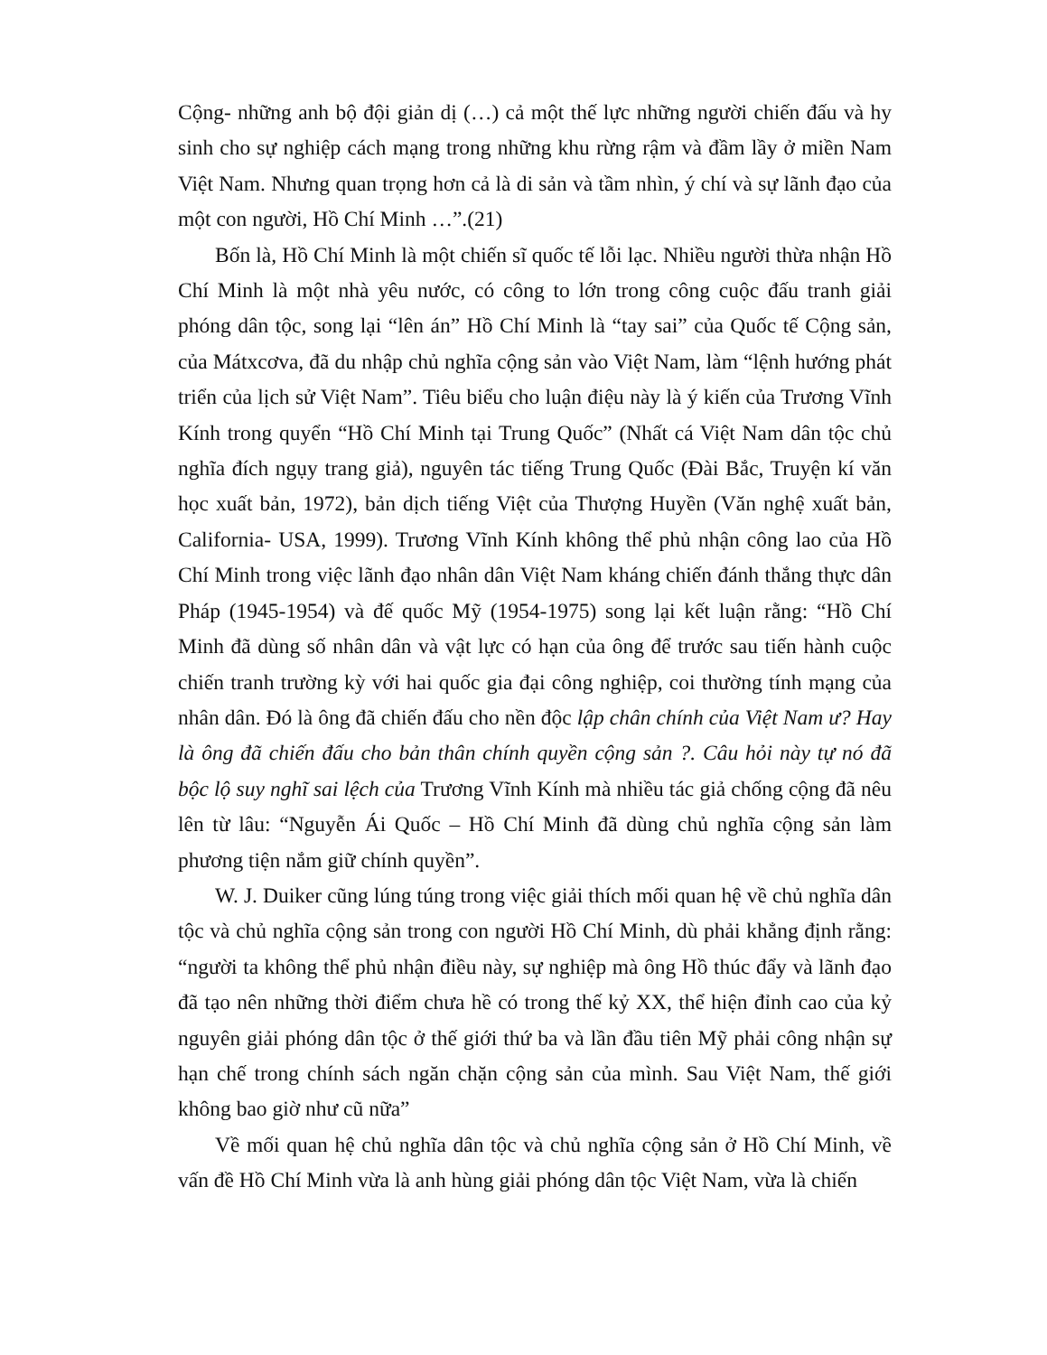Cộng- những anh bộ đội giản dị (…) cả một thế lực những người chiến đấu và hy sinh cho sự nghiệp cách mạng trong những khu rừng rậm và đầm lầy ở miền Nam Việt Nam. Nhưng quan trọng hơn cả là di sản và tầm nhìn, ý chí và sự lãnh đạo của một con người, Hồ Chí Minh …”.(21)
Bốn là, Hồ Chí Minh là một chiến sĩ quốc tế lỗi lạc. Nhiều người thừa nhận Hồ Chí Minh là một nhà yêu nước, có công to lớn trong công cuộc đấu tranh giải phóng dân tộc, song lại “lên án” Hồ Chí Minh là “tay sai” của Quốc tế Cộng sản, của Mátxcơva, đã du nhập chủ nghĩa cộng sản vào Việt Nam, làm “lệnh hướng phát triển của lịch sử Việt Nam”. Tiêu biểu cho luận điệu này là ý kiến của Trương Vĩnh Kính trong quyển “Hồ Chí Minh tại Trung Quốc” (Nhất cá Việt Nam dân tộc chủ nghĩa đích ngụy trang giả), nguyên tác tiếng Trung Quốc (Đài Bắc, Truyện kí văn học xuất bản, 1972), bản dịch tiếng Việt của Thượng Huyền (Văn nghệ xuất bản, California- USA, 1999). Trương Vĩnh Kính không thể phủ nhận công lao của Hồ Chí Minh trong việc lãnh đạo nhân dân Việt Nam kháng chiến đánh thắng thực dân Pháp (1945-1954) và đế quốc Mỹ (1954-1975) song lại kết luận rằng: “Hồ Chí Minh đã dùng số nhân dân và vật lực có hạn của ông để trước sau tiến hành cuộc chiến tranh trường kỳ với hai quốc gia đại công nghiệp, coi thường tính mạng của nhân dân. Đó là ông đã chiến đấu cho nền độc lập chân chính của Việt Nam ư? Hay là ông đã chiến đấu cho bản thân chính quyền cộng sản ?. Câu hỏi này tự nó đã bộc lộ suy nghĩ sai lệch của Trương Vĩnh Kính mà nhiều tác giả chống cộng đã nêu lên từ lâu: “Nguyễn Ái Quốc – Hồ Chí Minh đã dùng chủ nghĩa cộng sản làm phương tiện nắm giữ chính quyền”.
W. J. Duiker cũng lúng túng trong việc giải thích mối quan hệ về chủ nghĩa dân tộc và chủ nghĩa cộng sản trong con người Hồ Chí Minh, dù phải khẳng định rằng: “người ta không thể phủ nhận điều này, sự nghiệp mà ông Hồ thúc đẩy và lãnh đạo đã tạo nên những thời điểm chưa hề có trong thế kỷ XX, thể hiện đỉnh cao của kỷ nguyên giải phóng dân tộc ở thế giới thứ ba và lần đầu tiên Mỹ phải công nhận sự hạn chế trong chính sách ngăn chặn cộng sản của mình. Sau Việt Nam, thế giới không bao giờ như cũ nữa”
Về mối quan hệ chủ nghĩa dân tộc và chủ nghĩa cộng sản ở Hồ Chí Minh, về vấn đề Hồ Chí Minh vừa là anh hùng giải phóng dân tộc Việt Nam, vừa là chiến